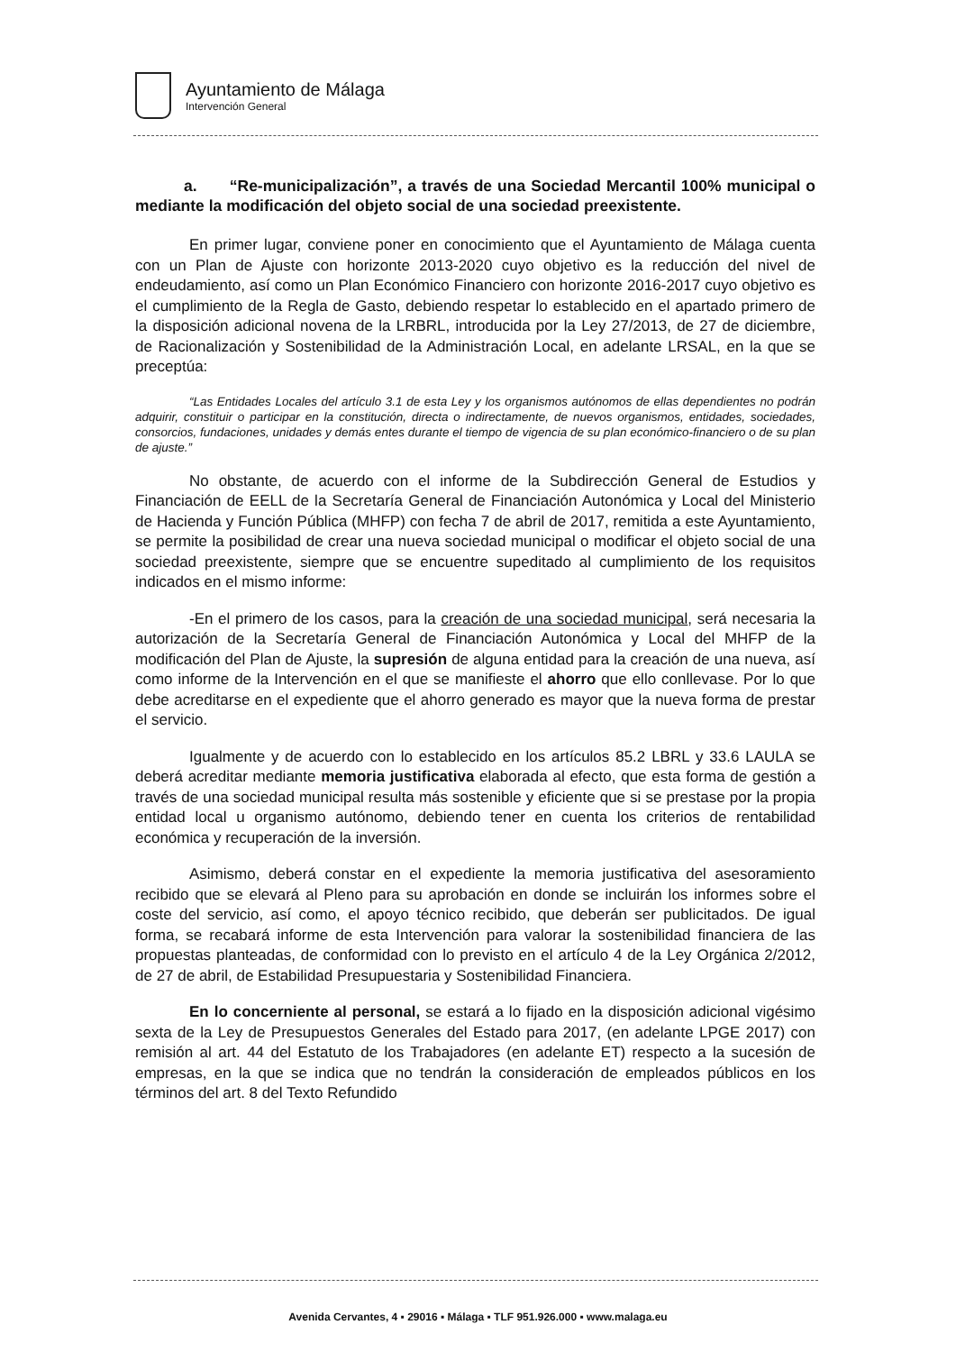Ayuntamiento de Málaga
Intervención General
a. “Re-municipalización”, a través de una Sociedad Mercantil 100% municipal o mediante la modificación del objeto social de una sociedad preexistente.
En primer lugar, conviene poner en conocimiento que el Ayuntamiento de Málaga cuenta con un Plan de Ajuste con horizonte 2013-2020 cuyo objetivo es la reducción del nivel de endeudamiento, así como un Plan Económico Financiero con horizonte 2016-2017 cuyo objetivo es el cumplimiento de la Regla de Gasto, debiendo respetar lo establecido en el apartado primero de la disposición adicional novena de la LRBRL, introducida por la Ley 27/2013, de 27 de diciembre, de Racionalización y Sostenibilidad de la Administración Local, en adelante LRSAL, en la que se preceptúa:
“Las Entidades Locales del artículo 3.1 de esta Ley y los organismos autónomos de ellas dependientes no podrán adquirir, constituir o participar en la constitución, directa o indirectamente, de nuevos organismos, entidades, sociedades, consorcios, fundaciones, unidades y demás entes durante el tiempo de vigencia de su plan económico-financiero o de su plan de ajuste.”
No obstante, de acuerdo con el informe de la Subdirección General de Estudios y Financiación de EELL de la Secretaría General de Financiación Autonómica y Local del Ministerio de Hacienda y Función Pública (MHFP) con fecha 7 de abril de 2017, remitida a este Ayuntamiento, se permite la posibilidad de crear una nueva sociedad municipal o modificar el objeto social de una sociedad preexistente, siempre que se encuentre supeditado al cumplimiento de los requisitos indicados en el mismo informe:
-En el primero de los casos, para la creación de una sociedad municipal, será necesaria la autorización de la Secretaría General de Financiación Autonómica y Local del MHFP de la modificación del Plan de Ajuste, la supresión de alguna entidad para la creación de una nueva, así como informe de la Intervención en el que se manifieste el ahorro que ello conllevase. Por lo que debe acreditarse en el expediente que el ahorro generado es mayor que la nueva forma de prestar el servicio.
Igualmente y de acuerdo con lo establecido en los artículos 85.2 LBRL y 33.6 LAULA se deberá acreditar mediante memoria justificativa elaborada al efecto, que esta forma de gestión a través de una sociedad municipal resulta más sostenible y eficiente que si se prestase por la propia entidad local u organismo autónomo, debiendo tener en cuenta los criterios de rentabilidad económica y recuperación de la inversión.
Asimismo, deberá constar en el expediente la memoria justificativa del asesoramiento recibido que se elevará al Pleno para su aprobación en donde se incluirán los informes sobre el coste del servicio, así como, el apoyo técnico recibido, que deberán ser publicitados. De igual forma, se recabará informe de esta Intervención para valorar la sostenibilidad financiera de las propuestas planteadas, de conformidad con lo previsto en el artículo 4 de la Ley Orgánica 2/2012, de 27 de abril, de Estabilidad Presupuestaria y Sostenibilidad Financiera.
En lo concerniente al personal, se estará a lo fijado en la disposición adicional vigésimo sexta de la Ley de Presupuestos Generales del Estado para 2017, (en adelante LPGE 2017) con remisión al art. 44 del Estatuto de los Trabajadores (en adelante ET) respecto a la sucesión de empresas, en la que se indica que no tendrán la consideración de empleados públicos en los términos del art. 8 del Texto Refundido
Avenida Cervantes, 4 ▪ 29016 ▪ Málaga ▪ TLF 951.926.000 ▪ www.malaga.eu